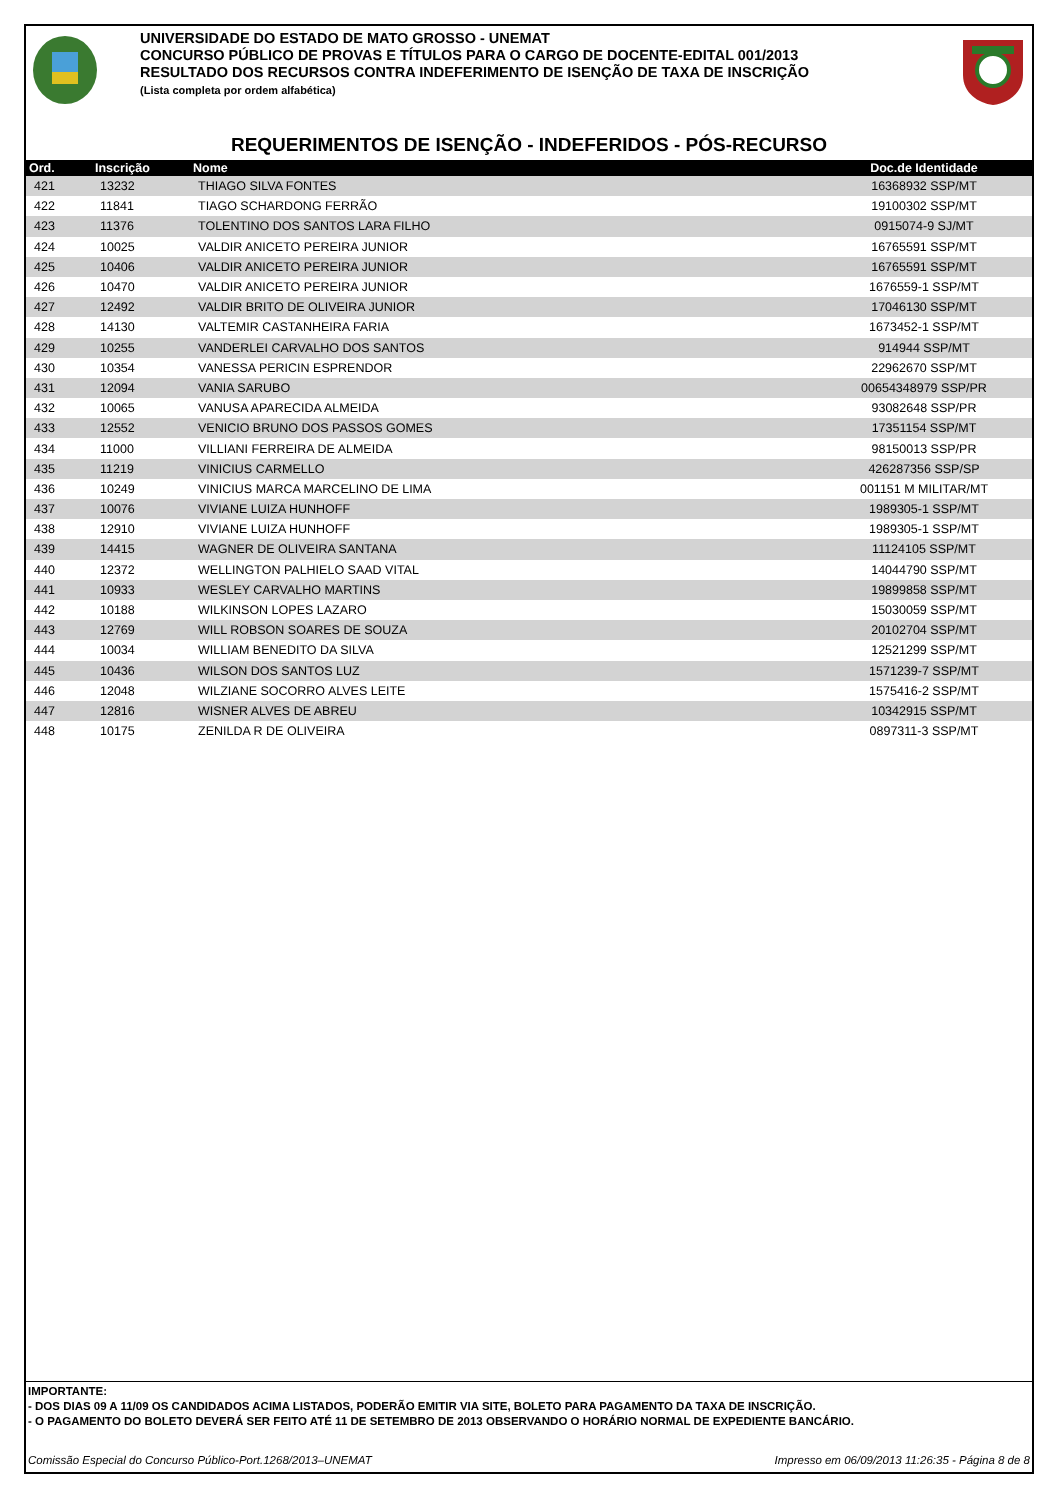UNIVERSIDADE DO ESTADO DE MATO GROSSO - UNEMAT
CONCURSO PÚBLICO DE PROVAS E TÍTULOS PARA O CARGO DE DOCENTE-EDITAL 001/2013
RESULTADO DOS RECURSOS CONTRA INDEFERIMENTO DE ISENÇÃO DE TAXA DE INSCRIÇÃO
(Lista completa por ordem alfabética)
REQUERIMENTOS DE ISENÇÃO - INDEFERIDOS - PÓS-RECURSO
| Ord. | Inscrição | Nome | Doc.de Identidade |
| --- | --- | --- | --- |
| 421 | 13232 | THIAGO SILVA FONTES | 16368932 SSP/MT |
| 422 | 11841 | TIAGO SCHARDONG FERRÃO | 19100302 SSP/MT |
| 423 | 11376 | TOLENTINO DOS SANTOS LARA FILHO | 0915074-9 SJ/MT |
| 424 | 10025 | VALDIR ANICETO PEREIRA JUNIOR | 16765591 SSP/MT |
| 425 | 10406 | VALDIR ANICETO PEREIRA JUNIOR | 16765591 SSP/MT |
| 426 | 10470 | VALDIR ANICETO PEREIRA JUNIOR | 1676559-1 SSP/MT |
| 427 | 12492 | VALDIR BRITO DE OLIVEIRA JUNIOR | 17046130 SSP/MT |
| 428 | 14130 | VALTEMIR CASTANHEIRA FARIA | 1673452-1 SSP/MT |
| 429 | 10255 | VANDERLEI CARVALHO DOS SANTOS | 914944 SSP/MT |
| 430 | 10354 | VANESSA PERICIN ESPRENDOR | 22962670 SSP/MT |
| 431 | 12094 | VANIA SARUBO | 00654348979 SSP/PR |
| 432 | 10065 | VANUSA APARECIDA ALMEIDA | 93082648 SSP/PR |
| 433 | 12552 | VENICIO BRUNO DOS PASSOS GOMES | 17351154 SSP/MT |
| 434 | 11000 | VILLIANI FERREIRA DE ALMEIDA | 98150013 SSP/PR |
| 435 | 11219 | VINICIUS CARMELLO | 426287356 SSP/SP |
| 436 | 10249 | VINICIUS MARCA MARCELINO DE LIMA | 001151 M MILITAR/MT |
| 437 | 10076 | VIVIANE LUIZA HUNHOFF | 1989305-1 SSP/MT |
| 438 | 12910 | VIVIANE LUIZA HUNHOFF | 1989305-1 SSP/MT |
| 439 | 14415 | WAGNER DE OLIVEIRA SANTANA | 11124105 SSP/MT |
| 440 | 12372 | WELLINGTON PALHIELO SAAD VITAL | 14044790 SSP/MT |
| 441 | 10933 | WESLEY CARVALHO MARTINS | 19899858 SSP/MT |
| 442 | 10188 | WILKINSON LOPES LAZARO | 15030059 SSP/MT |
| 443 | 12769 | WILL ROBSON SOARES DE SOUZA | 20102704 SSP/MT |
| 444 | 10034 | WILLIAM BENEDITO DA SILVA | 12521299 SSP/MT |
| 445 | 10436 | WILSON DOS SANTOS LUZ | 1571239-7 SSP/MT |
| 446 | 12048 | WILZIANE SOCORRO ALVES LEITE | 1575416-2 SSP/MT |
| 447 | 12816 | WISNER ALVES DE ABREU | 10342915 SSP/MT |
| 448 | 10175 | ZENILDA R DE OLIVEIRA | 0897311-3 SSP/MT |
IMPORTANTE:
- DOS DIAS 09 A 11/09 OS CANDIDADOS ACIMA LISTADOS, PODERÃO EMITIR VIA SITE, BOLETO PARA PAGAMENTO DA TAXA DE INSCRIÇÃO.
- O PAGAMENTO DO BOLETO DEVERÁ SER FEITO ATÉ 11 DE SETEMBRO DE 2013 OBSERVANDO O HORÁRIO NORMAL DE EXPEDIENTE BANCÁRIO.
Comissão Especial do Concurso Público-Port.1268/2013–UNEMAT Impresso em 06/09/2013 11:26:35 - Página 8 de 8